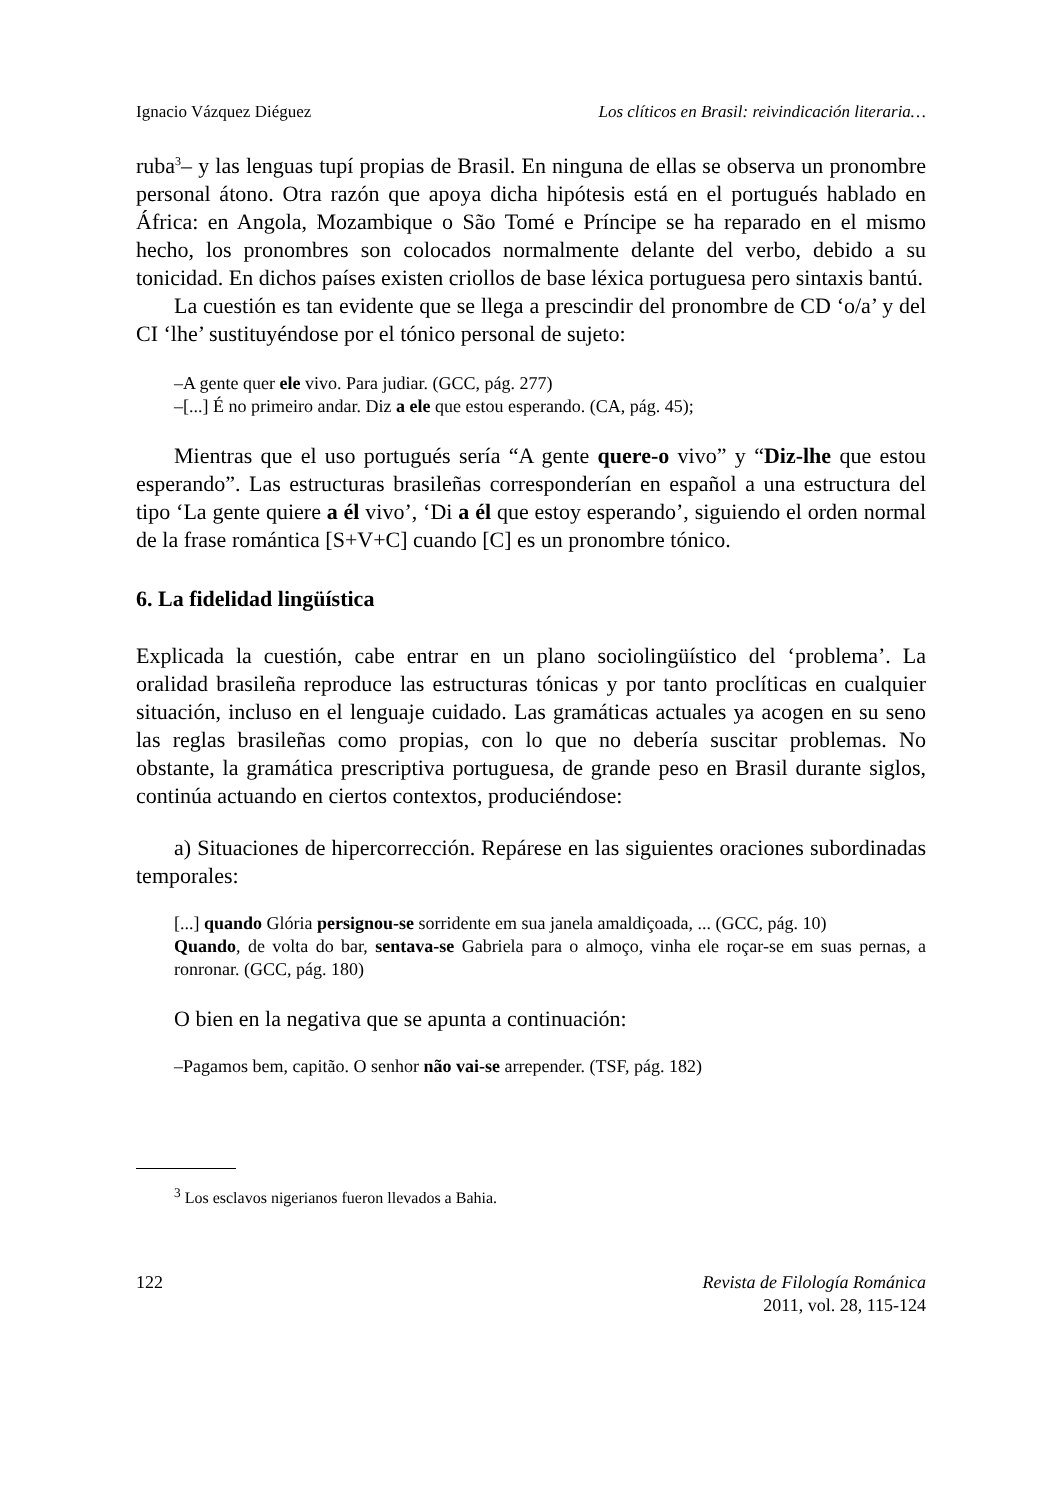Ignacio Vázquez Diéguez Los clíticos en Brasil: reivindicación literaria…
ruba<sup>3</sup>– y las lenguas tupí propias de Brasil. En ninguna de ellas se observa un pronombre personal átono. Otra razón que apoya dicha hipótesis está en el portugués hablado en África: en Angola, Mozambique o São Tomé e Príncipe se ha reparado en el mismo hecho, los pronombres son colocados normalmente delante del verbo, debido a su tonicidad. En dichos países existen criollos de base léxica portuguesa pero sintaxis bantú.
La cuestión es tan evidente que se llega a prescindir del pronombre de CD ‘o/a’ y del CI ‘lhe’ sustituyéndose por el tónico personal de sujeto:
–A gente quer ele vivo. Para judiar. (GCC, pág. 277)
–[...] É no primeiro andar. Diz a ele que estou esperando. (CA, pág. 45);
Mientras que el uso portugués sería “A gente quere-o vivo” y “Diz-lhe que estou esperando”. Las estructuras brasileñas corresponderían en español a una estructura del tipo ‘La gente quiere a él vivo’, ‘Di a él que estoy esperando’, siguiendo el orden normal de la frase romántica [S+V+C] cuando [C] es un pronombre tónico.
6. La fidelidad lingüística
Explicada la cuestión, cabe entrar en un plano sociolingüístico del ‘problema’. La oralidad brasileña reproduce las estructuras tónicas y por tanto proclíticas en cualquier situación, incluso en el lenguaje cuidado. Las gramáticas actuales ya acogen en su seno las reglas brasileñas como propias, con lo que no debería suscitar problemas. No obstante, la gramática prescriptiva portuguesa, de grande peso en Brasil durante siglos, continúa actuando en ciertos contextos, produciéndose:
a) Situaciones de hipercorrección. Repárese en las siguientes oraciones subordinadas temporales:
[...] quando Glória persignou-se sorridente em sua janela amaldiçoada, ... (GCC, pág. 10)
Quando, de volta do bar, sentava-se Gabriela para o almoço, vinha ele roçar-se em suas pernas, a ronronar. (GCC, pág. 180)
O bien en la negativa que se apunta a continuación:
–Pagamos bem, capitão. O senhor não vai-se arrepender. (TSF, pág. 182)
<sup>3</sup> Los esclavos nigerianos fueron llevados a Bahia.
122 Revista de Filología Románica
2011, vol. 28, 115-124